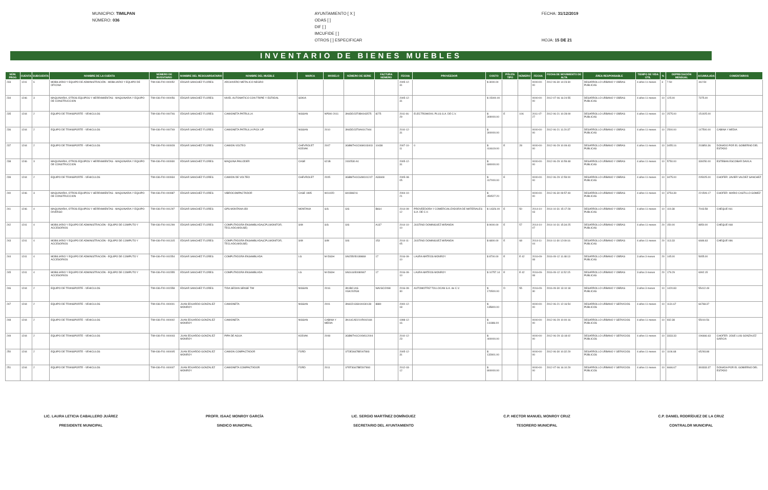MUNICIPIO: TIMILPAN
NÚMERO: 036
AYUNTAMIENTO [ X ]
ODAS [ ]
DIF [ ]
IMCUFIDE [ ]
OTROS [ ] ESPECIFICAR
FECHA: 31/12/2019
HOJA: 15 DE 21
INVENTARIO DE BIENES MUEBLES
| NÚM. PROG | CUENTA | SUBCUENTA | NOMBRE DE LA CUENTA | NÚMERO DE INVENTARIO | NOMBRE DEL RESGUARDATARIO | NOMBRE DEL MUEBLE | MARCA | MODELO | NÚMERO DE SERIE | FACTURA NÚMERO | FECHA | PROVEEDOR | COSTO | PÓLIZA TIPO | NÚMERO | FECHA | FECHA DE MOVIMIENTO DE ALTA | ÁREA RESPONSABLE | TIEMPO DE VIDA ÚTIL | % | DEPRECIACIÓN MENSUAL | ACUMULADA | COMENTARIOS |
| --- | --- | --- | --- | --- | --- | --- | --- | --- | --- | --- | --- | --- | --- | --- | --- | --- | --- | --- | --- | --- | --- | --- | --- |
| 233 | 1241 | 6 | MOBILIARIO Y EQUIPO DE ADMINISTRACIÓN - MOBILIARIO Y EQUIPO DE OFICINA | TIM-036-F00-000052 | EDGAR SANCHEZ FLORES | ARCHIVERO METALICO NEGRO | | | | | 2005-12-31 | | $ 3000.00 | | | 0000-00-00 | 2012-06-30 14:23:30 | DESARROLLO URBANO Y OBRAS PUBLICAS | 4 años 11 meses | 3 | 7.50 | 442.50 | |
| 234 | 1246 | 3 | MAQUINARIA, OTROS EQUIPOS Y HERRAMIENTAS - MAQUINARIA Y EQUIPO DE CONSTRUCCION | TIM-036-F00-000056 | EDGAR SANCHEZ FLORES | NIVEL AUTOMATICO CON TRIPIE Y ESTADAL | SOKIA | | | | 2005-12-31 | | $ 15000.00 | | | 0000-00-00 | 2012-07-06 16:24:55 | DESARROLLO URBANO Y OBRAS PUBLICAS | 4 años 11 meses | 10 | 125.00 | 7375.00 | |
| 235 | 1244 | 2 | EQUIPO DE TRANSPORTE - VEHICULOS | TIM-036-F00-000746 | EDGAR SANCHEZ FLORES | CAMIONETA PATRULLA | NISSAN | NP300 2011 | 3N6DD23T0BK043575 | 8275 | 2011-06-29 | ELECTROMOVIL PLUS S.A. DE C.V. | $ 309000.00 | E | 106 | 2011-07-27 | 2012-06-21 10:28:09 | DESARROLLO URBANO Y OBRAS PUBLICAS | 4 años 11 meses | 10 | 2575.00 | 151925.00 | |
| 236 | 1244 | 2 | EQUIPO DE TRANSPORTE - VEHICULOS | TIM-036-F00-000749 | EDGAR SANCHEZ FLORES | CAMIONETA PATRULLA PICK UP | NISSAN | 2010 | 3N6DD23T9AK017944 | | 2010-12-31 | | $ 300000.00 | | | 0000-00-00 | 2012-06-21 11:20:37 | DESARROLLO URBANO Y OBRAS PUBLICAS | 4 años 11 meses | 10 | 2500.00 | 147500.00 | CABINA Y MEDIA |
| 237 | 1244 | 2 | EQUIPO DE TRANSPORTE - VEHICULOS | TIM-036-F00-000928 | EDGAR SANCHEZ FLORES | CAMION VOLTEO | CHEVROLET KODIAK | 2007 | 3GBM7H1C06M103403 | 10438 | 2007-10-11 | 0 | $ 414619.00 | E | 28 | 0000-00-00 | 2012-06-29 10:09:43 | DESARROLLO URBANO Y OBRAS PUBLICAS | 4 años 11 meses | 10 | 3455.16 | 203854.36 | DONADO POR EL GOBIERNO DEL ESTADO |
| 238 | 1246 | 3 | MAQUINARIA, OTROS EQUIPOS Y HERRAMIENTAS - MAQUINARIA Y EQUIPO DE CONSTRUCCION | TIM-036-F00-000930 | EDGAR SANCHEZ FLORES | MAQUINA PAILODER | CASE | 621B | 2492530 A1 | | 2005-12-31 | | $ 690000.00 | | | 0000-00-00 | 2012-06-29 10:59:48 | DESARROLLO URBANO Y OBRAS PUBLICAS | 4 años 11 meses | 10 | 5750.00 | 339250.00 | ESTEBAN ESCOBAR DAVILA |
| 239 | 1244 | 2 | EQUIPO DE TRANSPORTE - VEHICULOS | TIM-036-F00-000934 | EDGAR SANCHEZ FLORES | CAMION DE VOLTEO | CHEVROLET | 2005 | 3GBM7H1C64M101247 | A33608 | 2005-08-05 | | $ 417000.00 | E | | 0000-00-00 | 2012-06-29 12:59:00 | DESARROLLO URBANO Y OBRAS PUBLICAS | 4 años 11 meses | 10 | 3475.00 | 205025.00 | CHOFER: JAVIER VALDEZ SANCHEZ |
| 240 | 1246 | 3 | MAQUINARIA, OTROS EQUIPOS Y HERRAMIENTAS - MAQUINARIA Y EQUIPO DE CONSTRUCCION | TIM-036-F00-000987 | EDGAR SANCHEZ FLORES | VIBROCOMPACTADOR | CASE 1995 | W1102D | 840398211 | | 2004-10-21 | | $ 450527.20 | | | 0000-00-00 | 2012-06-30 09:57:49 | DESARROLLO URBANO Y OBRAS PUBLICAS | 4 años 11 meses | 10 | 3754.39 | 221509.17 | CHOFER- MARIO CASTILLO GOMEZ |
| 241 | 1246 | 4 | MAQUINARIA, OTROS EQUIPOS Y HERRAMIENTAS - MAQUINARIA Y EQUIPO DIVERSO | TIM-036-F00-001297 | EDGAR SANCHEZ FLORES | GPS MONTANA 650 | MONTANA | S/S | S/S | B664 | 2014-09-12 | PROVEEDORA Y COMERCIALIZADORA DE MATERIALES S.A. DE C.V. | $ 14326.00 | E | 50 | 2014-10-03 | 2014-10-31 15:17:28 | DESARROLLO URBANO Y OBRAS PUBLICAS | 4 años 11 meses | 10 | 119.38 | 7043.58 | CHEQUE 061 |
| 242 | 1241 | 4 | MOBILIARIO Y EQUIPO DE ADMINISTRACIÓN - EQUIPO DE COMPUTO Y ACCESORIOS | TIM-036-F00-001299 | EDGAR SANCHEZ FLORES | COMPUTADORA ENSAMBLADA(CPU,MONITOR, TECLADO,MOUSE) | S/M | S/S | S/S | A137 | 2014-10-10 | JUSTINO DOMINGUEZ MIRANDA | $ 9000.00 | E | 57 | 2014-10-07 | 2014-10-31 15:34:25 | DESARROLLO URBANO Y OBRAS PUBLICAS | 4 años 11 meses | 20 | 150.00 | 8850.00 | CHEQUE 068 |
| 243 | 1241 | 4 | MOBILIARIO Y EQUIPO DE ADMINISTRACIÓN - EQUIPO DE COMPUTO Y ACCESORIOS | TIM-036-F00-001315 | EDGAR SANCHEZ FLORES | COMPUTADORA ENSAMBLADA(CPU,MONITOR, TECLADO,MOUSE) | S/M | S/M | S/S | 153 | 2014-11-05 | JUSTINO DOMINGUEZ MIRANDA | $ 6800.00 | E | 68 | 2014-11-04 | 2014-11-30 12:09:16 | DESARROLLO URBANO Y OBRAS PUBLICAS | 4 años 11 meses | 20 | 113.33 | 6686.63 | CHEQUE 086 |
| 244 | 1241 | 4 | MOBILIARIO Y EQUIPO DE ADMINISTRACIÓN - EQUIPO DE COMPUTO Y ACCESORIOS | TIM-036-F00-001554 | EDGAR SANCHEZ FLORES | COMPUTADORA ENSAMBLADA | LG | M-DS3H | SN155050189869 | 17 | 2016-09-10 | LAURA MATEOS MONROY | $ 8700.00 | E | E 42 | 2016-09-08 | 2016-09-12 11:48:13 | DESARROLLO URBANO Y OBRAS PUBLICAS | 3 años 3 meses | 20 | 145.00 | 5655.00 | |
| 245 | 1241 | 4 | MOBILIARIO Y EQUIPO DE ADMINISTRACIÓN - EQUIPO DE COMPUTO Y ACCESORIOS | TIM-036-F00-001555 | EDGAR SANCHEZ FLORES | COMPUTADORA ENSAMBLADA | LG | M-DS3H | SN161650080967 | 17 | 2016-09-10 | LAURA MATEOS MONROY | $ 10757.14 | E | E 42 | 2016-09-08 | 2016-09-12 11:52:15 | DESARROLLO URBANO Y OBRAS PUBLICAS | 3 años 3 meses | 20 | 179.29 | 6992.15 | |
| 246 | 1244 | 2 | EQUIPO DE TRANSPORTE - VEHICULOS | TIM-036-F00-001558 | EDGAR SANCHEZ FLORES | TIDA SEDAN SENSE T/M | NISSAN | 2016 | 3N1BC1AS XGK202534 | NAVSCI2098 | 2016-09-30 | AUTOMOTRIZ TOLLOCAN S.A. de C.V. | $ 170500.00 | D | 55 | 2016-09-30 | 2016-09-30 13:10:18 | DESARROLLO URBANO Y OBRAS PUBLICAS | 3 años 3 meses | 10 | 1420.83 | 55412.49 | |
| 247 | 1244 | 2 | EQUIPO DE TRANSPORTE - VEHICULOS | TIM-036-F01-000001 | JUAN EDUARDO GONZALEZ MONROY | CAMIONETA | NISSAN | 2001 | 3N6CD13S91K030139 | 8880 | 2000-12-18 | | $ 135800.00 | | | 0000-00-00 | 2012-06-21 12:16:54 | DESARROLLO URBANO Y SERVICIOS PÚBLICOS | 4 años 11 meses | 10 | 1131.67 | 66768.37 | |
| 248 | 1244 | 2 | EQUIPO DE TRANSPORTE - VEHICULOS | TIM-036-F01-000002 | JUAN EDUARDO GONZALEZ MONROY | CAMIONETA | NISSAN | CABINA Y MEDIA | 3N1UCAD21VR002184 | | 1998-12-16 | | $ 111886.00 | | | 0000-00-00 | 2012-06-29 10:00:16 | DESARROLLO URBANO Y SERVICIOS PÚBLICOS | 4 años 11 meses | 10 | 932.38 | 55010.56 | |
| 249 | 1244 | 2 | EQUIPO DE TRANSPORTE - VEHICULOS | TIM-036-F01-000003 | JUAN EDUARDO GONZALEZ MONROY | PIPA DE AGUA | KODIAK | 2008 | 3GBM7H1CXXM112004 | | 2010-12-23 | | $ 400000.00 | | | 0000-00-00 | 2012-06-29 13:18:02 | DESARROLLO URBANO Y SERVICIOS PÚBLICOS | 4 años 11 meses | 10 | 3333.33 | 196666.63 | CHOFER: JOSE LUIS GONZALEZ GARCIA |
| 250 | 1244 | 2 | EQUIPO DE TRANSPORTE - VEHICULOS | TIM-036-F01-000005 | JUAN EDUARDO GONZALEZ MONROY | CAMION COMPACTADOR | FORD | | 1FDE3667BE007893 | | 2005-12-31 | | $ 132801.00 | | | 0000-00-00 | 2012-06-30 10:32:29 | DESARROLLO URBANO Y SERVICIOS PÚBLICOS | 4 años 11 meses | 10 | 1106.68 | 65293.88 | |
| 251 | 1244 | 2 | EQUIPO DE TRANSPORTE - VEHICULOS | TIM-036-F01-000007 | JUAN EDUARDO GONZALEZ MONROY | CAMIONETA COMPACTADOR | FORD | 2011 | 1FEF3G67BED07893 | | 2012-03-12 | | $ 800000.00 | | | 0000-00-00 | 2012-07-06 16:10:29 | DESARROLLO URBANO Y SERVICIOS PÚBLICOS | 4 años 11 meses | 10 | 6666.67 | 393333.37 | DONADA POR EL GOBIERNO DEL ESTADO |
LIC. LAURA LETICIA CABALLERO JUÁREZ
PRESIDENTE MUNICIPAL
PROFR. ISAAC MONROY GARCÍA
SINDICO MUNICIPAL
LIC. SERGIO MARTÍNEZ DOMÍNGUEZ
SECRETARIO DEL AYUNTAMIENTO
C.P. HECTOR MANUEL MONROY CRUZ
TESORERO MUNICIPAL
C.P. DANIEL RODRÍGUEZ DE LA CRUZ
CONTRALOR MUNICIPAL